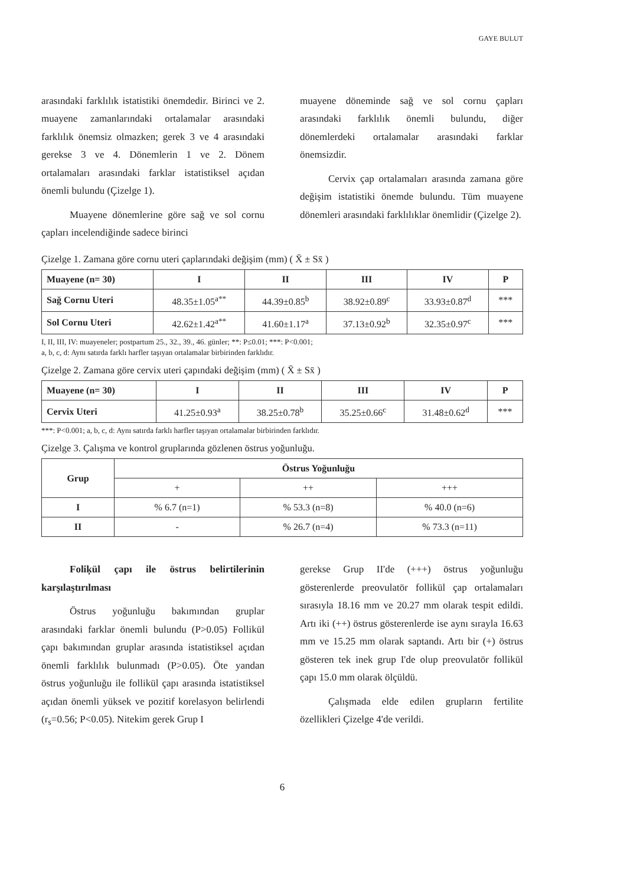GAYE BULUT
arasındaki farklılık istatistiki önemdedir. Birinci ve 2. muayene zamanlarındaki ortalamalar arasındaki farklılık önemsiz olmazken; gerek 3 ve 4 arasındaki gerekse 3 ve 4. Dönemlerin 1 ve 2. Dönem ortalamaları arasındaki farklar istatistiksel açıdan önemli bulundu (Çizelge 1).
Muayene dönemlerine göre sağ ve sol cornu çapları incelendiğinde sadece birinci
muayene döneminde sağ ve sol cornu çapları arasındaki farklılık önemli bulundu, diğer dönemlerdeki ortalamalar arasındaki farklar önemsizdir.
Cervix çap ortalamaları arasında zamana göre değişim istatistiki önemde bulundu. Tüm muayene dönemleri arasındaki farklılıklar önemlidir (Çizelge 2).
Çizelge 1. Zamana göre cornu uteri çaplarındaki değişim (mm) ( X̄ ± Sx̄ )
| Muayene (n= 30) | I | II | III | IV | P |
| Sağ Cornu Uteri | 48.35±1.05<sup>a**</sup> | 44.39±0.85<sup>b</sup> | 38.92±0.89<sup>c</sup> | 33.93±0.87<sup>d</sup> | *** |
| Sol Cornu Uteri | 42.62±1.42<sup>a**</sup> | 41.60±1.17<sup>a</sup> | 37.13±0.92<sup>b</sup> | 32.35±0.97<sup>c</sup> | *** |
I, II, III, IV: muayeneler; postpartum 25., 32., 39., 46. günler; **: P≤0.01; ***: P<0.001;
a, b, c, d: Aynı satırda farklı harfler taşıyan ortalamalar birbirinden farklıdır.
Çizelge 2. Zamana göre cervix uteri çapındaki değişim (mm) ( X̄ ± Sx̄ )
| Muayene (n= 30) | I | II | III | IV | P |
| Cervix Uteri | 41.25±0.93<sup>a</sup> | 38.25±0.78<sup>b</sup> | 35.25±0.66<sup>c</sup> | 31.48±0.62<sup>d</sup> | *** |
***: P<0.001; a, b, c, d: Aynı satırda farklı harfler taşıyan ortalamalar birbirinden farklıdır.
Çizelge 3. Çalışma ve kontrol gruplarında gözlenen östrus yoğunluğu.
| Grup | Östrus Yoğunluğu | | |
| --- | --- | --- | --- |
| | + | ++ | +++ |
| I | % 6.7 (n=1) | % 53.3 (n=8) | % 40.0 (n=6) |
| II | - | % 26.7 (n=4) | % 73.3 (n=11) |
Foliķül çapı ile östrus belirtilerinin karşılaştırılması
Östrus yoğunluğu bakımından gruplar arasındaki farklar önemli bulundu (P>0.05) Follikül çapı bakımından gruplar arasında istatistiksel açıdan önemli farklılık bulunmadı (P>0.05). Öte yandan östrus yoğunluğu ile follikül çapı arasında istatistiksel açıdan önemli yüksek ve pozitif korelasyon belirlendi (r<sub>s</sub>=0.56; P<0.05). Nitekim gerek Grup I
gerekse Grup II'de (+++) östrus yoğunluğu gösterenlerde preovulatör follikül çap ortalamaları sırasıyla 18.16 mm ve 20.27 mm olarak tespit edildi. Artı iki (++) östrus gösterenlerde ise aynı sırayla 16.63 mm ve 15.25 mm olarak saptandı. Artı bir (+) östrus gösteren tek inek grup I'de olup preovulatör follikül çapı 15.0 mm olarak ölçüldü.
Çalışmada elde edilen grupların fertilite özellikleri Çizelge 4'de verildi.
6